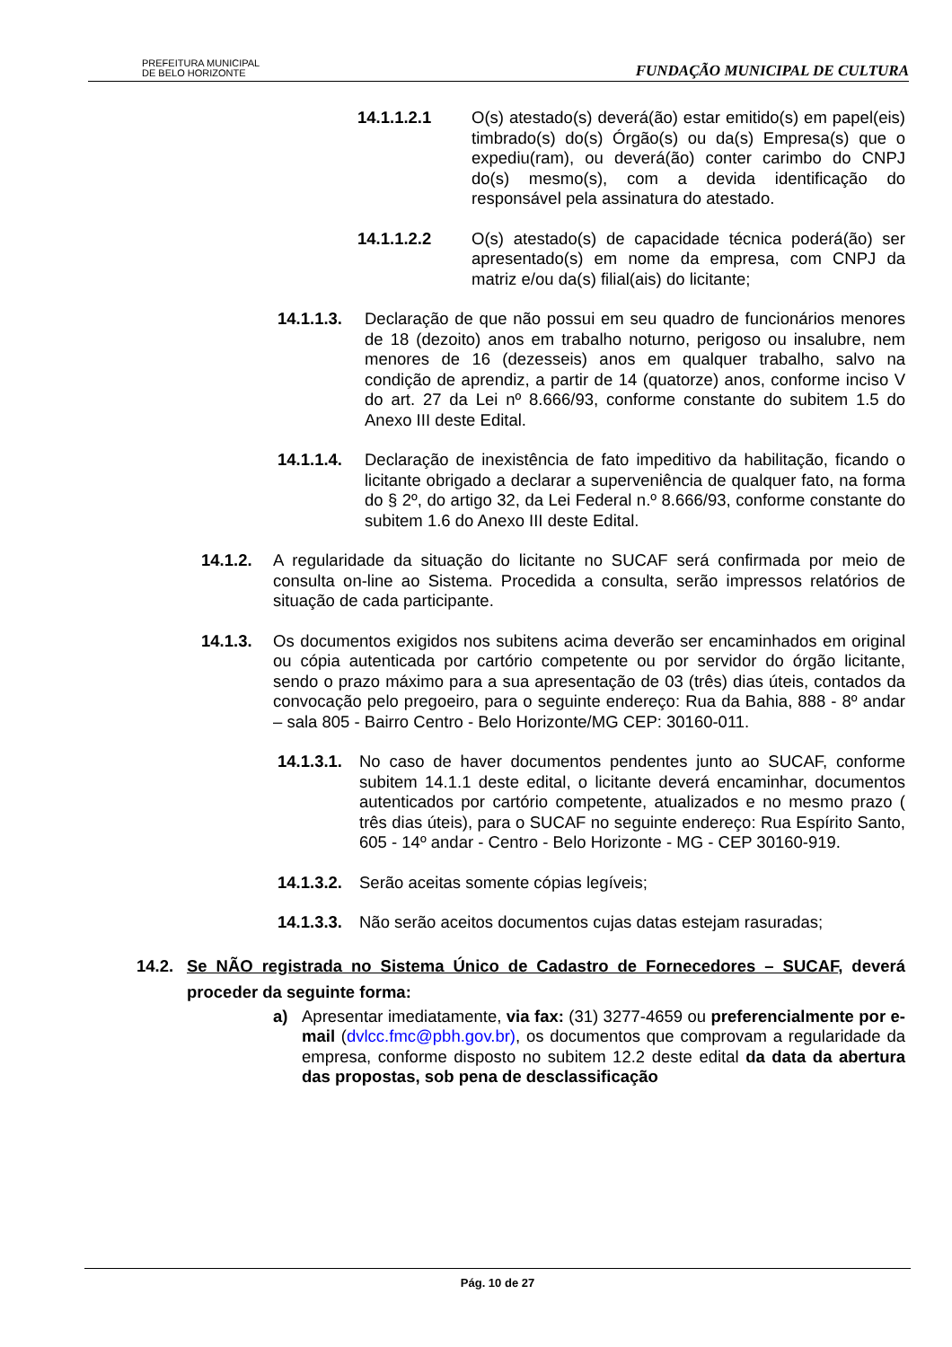PREFEITURA MUNICIPAL
DE BELO HORIZONTE
FUNDAÇÃO MUNICIPAL DE CULTURA
14.1.1.2.1 O(s) atestado(s) deverá(ão) estar emitido(s) em papel(eis) timbrado(s) do(s) Órgão(s) ou da(s) Empresa(s) que o expediu(ram), ou deverá(ão) conter carimbo do CNPJ do(s) mesmo(s), com a devida identificação do responsável pela assinatura do atestado.
14.1.1.2.2 O(s) atestado(s) de capacidade técnica poderá(ão) ser apresentado(s) em nome da empresa, com CNPJ da matriz e/ou da(s) filial(ais) do licitante;
14.1.1.3. Declaração de que não possui em seu quadro de funcionários menores de 18 (dezoito) anos em trabalho noturno, perigoso ou insalubre, nem menores de 16 (dezesseis) anos em qualquer trabalho, salvo na condição de aprendiz, a partir de 14 (quatorze) anos, conforme inciso V do art. 27 da Lei nº 8.666/93, conforme constante do subitem 1.5 do Anexo III deste Edital.
14.1.1.4. Declaração de inexistência de fato impeditivo da habilitação, ficando o licitante obrigado a declarar a superveniência de qualquer fato, na forma do § 2º, do artigo 32, da Lei Federal n.º 8.666/93, conforme constante do subitem 1.6 do Anexo III deste Edital.
14.1.2. A regularidade da situação do licitante no SUCAF será confirmada por meio de consulta on-line ao Sistema. Procedida a consulta, serão impressos relatórios de situação de cada participante.
14.1.3. Os documentos exigidos nos subitens acima deverão ser encaminhados em original ou cópia autenticada por cartório competente ou por servidor do órgão licitante, sendo o prazo máximo para a sua apresentação de 03 (três) dias úteis, contados da convocação pelo pregoeiro, para o seguinte endereço: Rua da Bahia, 888 - 8º andar – sala 805 - Bairro Centro - Belo Horizonte/MG CEP: 30160-011.
14.1.3.1. No caso de haver documentos pendentes junto ao SUCAF, conforme subitem 14.1.1 deste edital, o licitante deverá encaminhar, documentos autenticados por cartório competente, atualizados e no mesmo prazo ( três dias úteis), para o SUCAF no seguinte endereço: Rua Espírito Santo, 605 - 14º andar - Centro - Belo Horizonte - MG - CEP 30160-919.
14.1.3.2. Serão aceitas somente cópias legíveis;
14.1.3.3. Não serão aceitos documentos cujas datas estejam rasuradas;
14.2. Se NÃO registrada no Sistema Único de Cadastro de Fornecedores – SUCAF, deverá proceder da seguinte forma:
a) Apresentar imediatamente, via fax: (31) 3277-4659 ou preferencialmente por e-mail (dvlcc.fmc@pbh.gov.br), os documentos que comprovam a regularidade da empresa, conforme disposto no subitem 12.2 deste edital da data da abertura das propostas, sob pena de desclassificação
Pág. 10 de 27